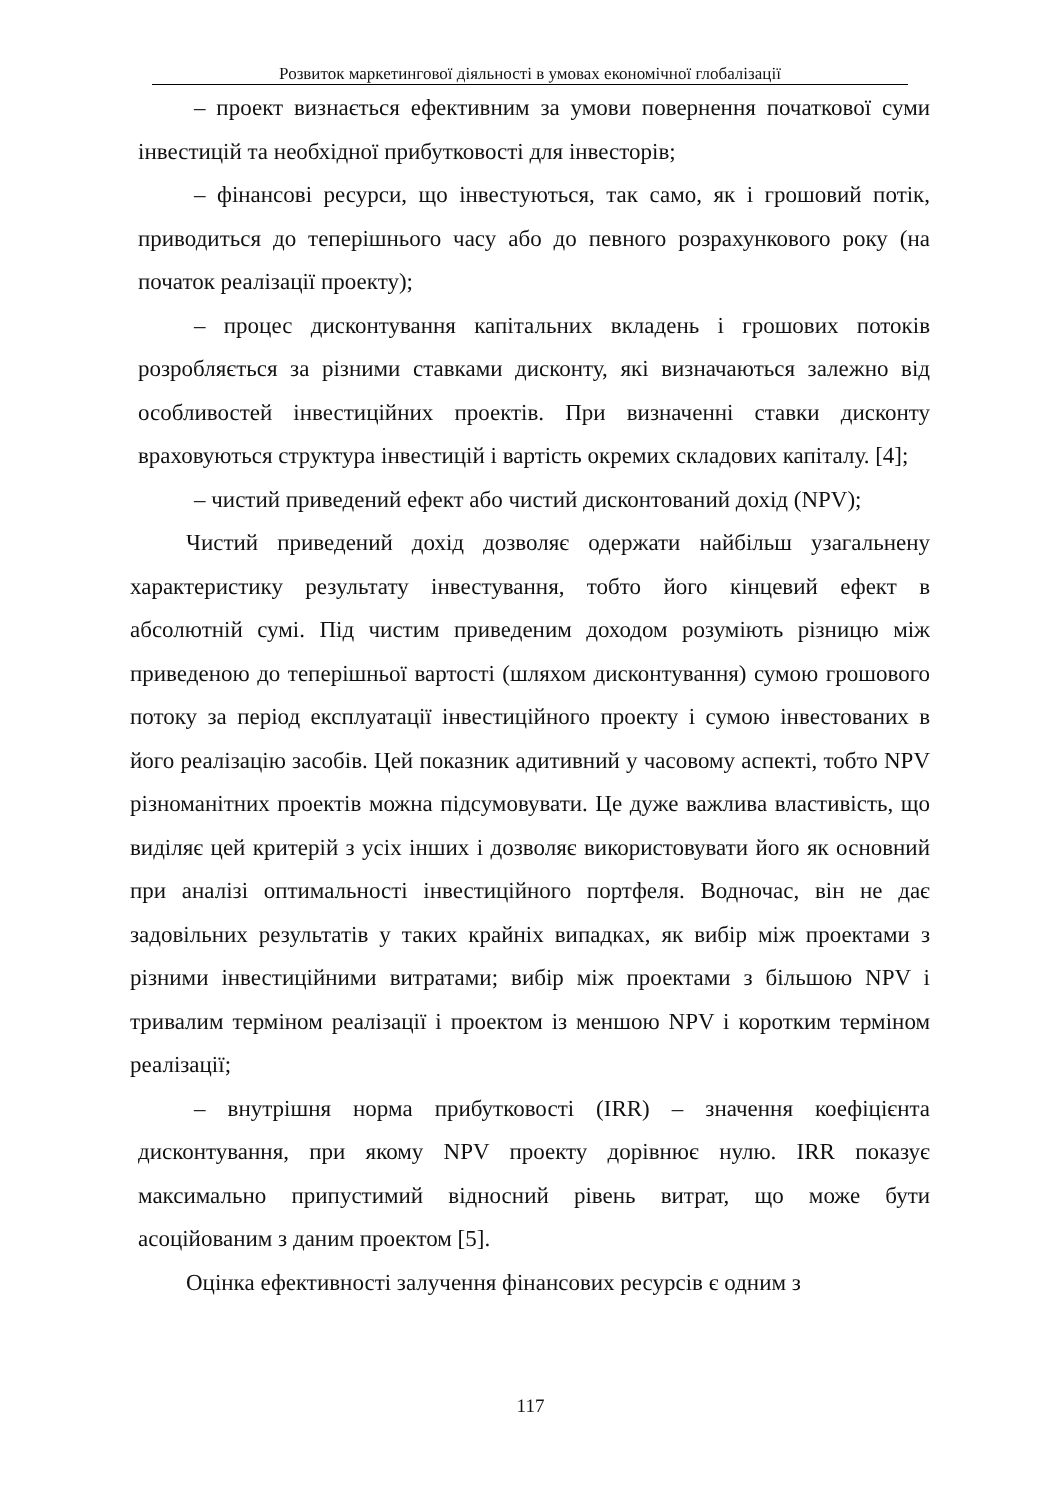Розвиток маркетингової діяльності в умовах економічної глобалізації
– проект визнається ефективним за умови повернення початкової суми інвестицій та необхідної прибутковості для інвесторів;
– фінансові ресурси, що інвестуються, так само, як і грошовий потік, приводиться до теперішнього часу або до певного розрахункового року (на початок реалізації проекту);
– процес дисконтування капітальних вкладень і грошових потоків розробляється за різними ставками дисконту, які визначаються залежно від особливостей інвестиційних проектів. При визначенні ставки дисконту враховуються структура інвестицій і вартість окремих складових капіталу. [4];
– чистий приведений ефект або чистий дисконтований дохід (NPV);
Чистий приведений дохід дозволяє одержати найбільш узагальнену характеристику результату інвестування, тобто його кінцевий ефект в абсолютній сумі. Під чистим приведеним доходом розуміють різницю між приведеною до теперішньої вартості (шляхом дисконтування) сумою грошового потоку за період експлуатації інвестиційного проекту і сумою інвестованих в його реалізацію засобів. Цей показник адитивний у часовому аспекті, тобто NPV різноманітних проектів можна підсумовувати. Це дуже важлива властивість, що виділяє цей критерій з усіх інших і дозволяє використовувати його як основний при аналізі оптимальності інвестиційного портфеля. Водночас, він не дає задовільних результатів у таких крайніх випадках, як вибір між проектами з різними інвестиційними витратами; вибір між проектами з більшою NPV і тривалим терміном реалізації і проектом із меншою NPV і коротким терміном реалізації;
– внутрішня норма прибутковості (IRR) – значення коефіцієнта дисконтування, при якому NPV проекту дорівнює нулю. IRR показує максимально припустимий відносний рівень витрат, що може бути асоційованим з даним проектом [5].
Оцінка ефективності залучення фінансових ресурсів є одним з
117